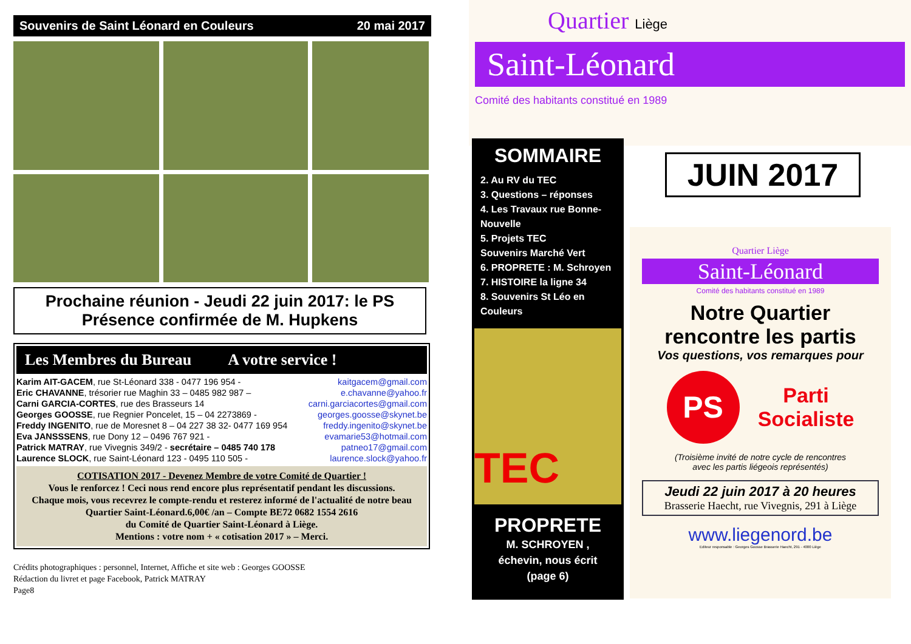Souvenirs de Saint Léonard en Couleurs 20 mai 2017
Prochaine réunion - Jeudi 22 juin 2017: le PS
Présence confirmée de M. Hupkens
Les Membres du Bureau A votre service !
Karim AIT-GACEM, rue St-Léonard 338 - 0477 196 954 - kaitgacem@gmail.com
Eric CHAVANNE, trésorier rue Maghin 33 – 0485 982 987 – e.chavanne@yahoo.fr
Carni GARCIA-CORTES, rue des Brasseurs 14 carni.garciacortes@gmail.com
Georges GOOSSE, rue Regnier Poncelet, 15 – 04 2273869 - georges.goosse@skynet.be
Freddy INGENITO, rue de Moresnet 8 – 04 227 38 32- 0477 169 954 freddy.ingenito@skynet.be
Eva JANSSSENS, rue Dony 12 – 0496 767 921 - evamarie53@hotmail.com
Patrick MATRAY, rue Vivegnis 349/2 - secrétaire – 0485 740 178 patneo17@gmail.com
Laurence SLOCK, rue Saint-Léonard 123 - 0495 110 505 - laurence.slock@yahoo.fr
COTISATION 2017 - Devenez Membre de votre Comité de Quartier !
Vous le renforcez ! Ceci nous rend encore plus représentatif pendant les discussions.
Chaque mois, vous recevrez le compte-rendu et resterez informé de l'actualité de notre beau Quartier Saint-Léonard.6,00€ /an – Compte BE72 0682 1554 2616
du Comité de Quartier Saint-Léonard à Liège.
Mentions : votre nom + « cotisation 2017 » – Merci.
Crédits photographiques : personnel, Internet, Affiche et site web : Georges GOOSSE
Rédaction du livret et page Facebook, Patrick MATRAY
Page8
Quartier Liège
Saint-Léonard
Comité des habitants constitué en 1989
SOMMAIRE
2. Au RV du TEC
3. Questions – réponses
4. Les Travaux rue Bonne-Nouvelle
5. Projets TEC
Souvenirs Marché Vert
6. PROPRETE : M. Schroyen
7. HISTOIRE la ligne 34
8. Souvenirs St Léo en Couleurs
TEC
PROPRETE
M. SCHROYEN ,
échevin, nous écrit
(page 6)
JUIN 2017
Quartier Liège
Saint-Léonard
Comité des habitants constitué en 1989
Notre Quartier
rencontre les partis
Vos questions, vos remarques pour
PS
Parti
Socialiste
(Troisième invité de notre cycle de rencontres
avec les partis liégeois représentés)
Jeudi 22 juin 2017 à 20 heures
Brasserie Haecht, rue Vivegnis, 291 à Liège
www.liegenord.be
Editeur responsable : Georges Goosse Brasserie Haecht, 291 - 4000 Liège